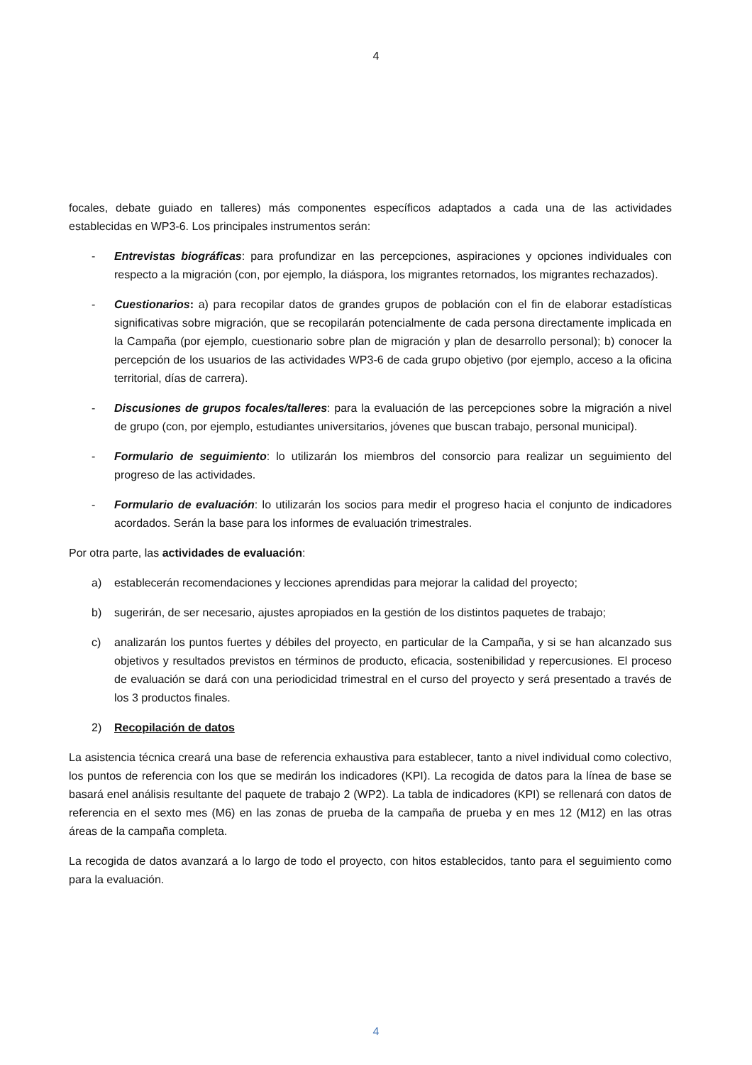4
focales, debate guiado en talleres) más componentes específicos adaptados a cada una de las actividades establecidas en WP3-6. Los principales instrumentos serán:
- Entrevistas biográficas: para profundizar en las percepciones, aspiraciones y opciones individuales con respecto a la migración (con, por ejemplo, la diáspora, los migrantes retornados, los migrantes rechazados).
- Cuestionarios: a) para recopilar datos de grandes grupos de población con el fin de elaborar estadísticas significativas sobre migración, que se recopilarán potencialmente de cada persona directamente implicada en la Campaña (por ejemplo, cuestionario sobre plan de migración y plan de desarrollo personal); b) conocer la percepción de los usuarios de las actividades WP3-6 de cada grupo objetivo (por ejemplo, acceso a la oficina territorial, días de carrera).
- Discusiones de grupos focales/talleres: para la evaluación de las percepciones sobre la migración a nivel de grupo (con, por ejemplo, estudiantes universitarios, jóvenes que buscan trabajo, personal municipal).
- Formulario de seguimiento: lo utilizarán los miembros del consorcio para realizar un seguimiento del progreso de las actividades.
- Formulario de evaluación: lo utilizarán los socios para medir el progreso hacia el conjunto de indicadores acordados. Serán la base para los informes de evaluación trimestrales.
Por otra parte, las actividades de evaluación:
a) establecerán recomendaciones y lecciones aprendidas para mejorar la calidad del proyecto;
b) sugerirán, de ser necesario, ajustes apropiados en la gestión de los distintos paquetes de trabajo;
c) analizarán los puntos fuertes y débiles del proyecto, en particular de la Campaña, y si se han alcanzado sus objetivos y resultados previstos en términos de producto, eficacia, sostenibilidad y repercusiones. El proceso de evaluación se dará con una periodicidad trimestral en el curso del proyecto y será presentado a través de los 3 productos finales.
2) Recopilación de datos
La asistencia técnica creará una base de referencia exhaustiva para establecer, tanto a nivel individual como colectivo, los puntos de referencia con los que se medirán los indicadores (KPI). La recogida de datos para la línea de base se basará enel análisis resultante del paquete de trabajo 2 (WP2). La tabla de indicadores (KPI) se rellenará con datos de referencia en el sexto mes (M6) en las zonas de prueba de la campaña de prueba y en mes 12 (M12) en las otras áreas de la campaña completa.
La recogida de datos avanzará a lo largo de todo el proyecto, con hitos establecidos, tanto para el seguimiento como para la evaluación.
4